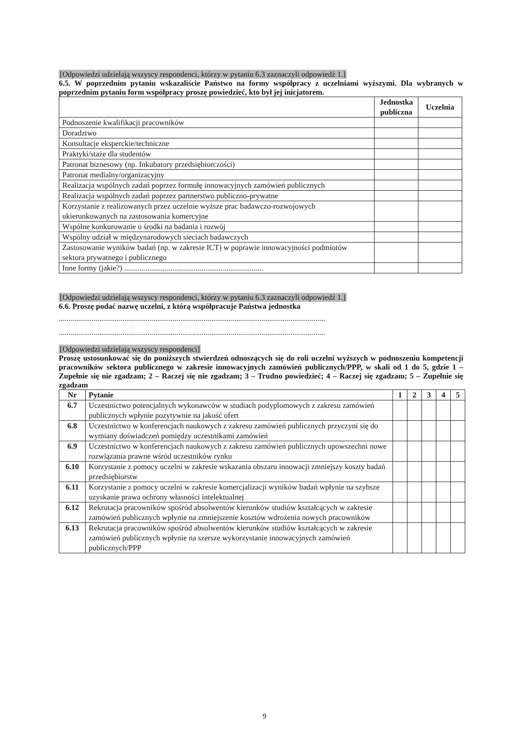[Odpowiedzi udzielają wszyscy respondenci, którzy w pytaniu 6.3 zaznaczyli odpowiedź 1.]
6.5. W poprzednim pytaniu wskazaliście Państwo na formy współpracy z uczelniami wyższymi. Dla wybranych w poprzednim pytaniu form współpracy proszę powiedzieć, kto był jej inicjatorem.
| | Jednostka publiczna | Uczelnia |
| --- | --- | --- |
| Podnoszenie kwalifikacji pracowników | | |
| Doradztwo | | |
| Konsultacje eksperckie/techniczne | | |
| Praktyki/staże dla studentów | | |
| Patronat biznesowy (np. Inkubatory przedsiębiorczości) | | |
| Patronat medialny/organizacyjny | | |
| Realizacja wspólnych zadań poprzez formułę innowacyjnych zamówień publicznych | | |
| Realizacja wspólnych zadań poprzez partnerstwo publiczno-prywatne | | |
| Korzystanie z realizowanych przez uczelnie wyższe prac badawczo-rozwojowych ukierunkowanych na zastosowania komercyjne | | |
| Wspólne konkurowanie o środki na badania i rozwój | | |
| Wspólny udział w międzynarodowych sieciach badawczych | | |
| Zastosowanie wyników badań (np. w zakresie ICT) w poprawie innowacyjności podmiotów sektora prywatnego i publicznego | | |
| Inne formy (jakie?) ........................................................................ | | |
[Odpowiedzi udzielają wszyscy respondenci, którzy w pytaniu 6.3 zaznaczyli odpowiedź 1.]
6.6. Proszę podać nazwę uczelni, z którą współpracuje Państwa jednostka
..........................................................................................................................................
..........................................................................................................................................
[Odpowiedzi udzielają wszyscy respondenci]
Proszę ustosunkować się do poniższych stwierdzeń odnoszących się do roli uczelni wyższych w podnoszeniu kompetencji pracowników sektora publicznego w zakresie innowacyjnych zamówień publicznych/PPP, w skali od 1 do 5, gdzie 1 – Zupełnie się nie zgadzam; 2 – Raczej się nie zgadzam; 3 – Trudno powiedzieć; 4 – Raczej się zgadzam; 5 – Zupełnie się zgadzam
| Nr | Pytanie | 1 | 2 | 3 | 4 | 5 |
| --- | --- | --- | --- | --- | --- | --- |
| 6.7 | Uczestnictwo potencjalnych wykonawców w studiach podyplomowych z zakresu zamówień publicznych wpłynie pozytywnie na jakość ofert | | | | | |
| 6.8 | Uczestnictwo w konferencjach naukowych z zakresu zamówień publicznych przyczyni się do wymiany doświadczeń pomiędzy uczestnikami zamówień | | | | | |
| 6.9 | Uczestnictwo w konferencjach naukowych z zakresu zamówień publicznych upowszechni nowe rozwiązania prawne wśród uczestników rynku | | | | | |
| 6.10 | Korzystanie z pomocy uczelni w zakresie wskazania obszaru innowacji zmniejszy koszty badań przedsiębiorstw | | | | | |
| 6.11 | Korzystanie z pomocy uczelni w zakresie komercjalizacji wyników badań wpłynie na szybsze uzyskanie prawa ochrony własności intelektualnej | | | | | |
| 6.12 | Rekrutacja pracowników spośród absolwentów kierunków studiów kształcących w zakresie zamówień publicznych wpłynie na zmniejszenie kosztów wdrożenia nowych pracowników | | | | | |
| 6.13 | Rekrutacja pracowników spośród absolwentów kierunków studiów kształcących w zakresie zamówień publicznych wpłynie na szersze wykorzystanie innowacyjnych zamówień publicznych/PPP | | | | | |
9